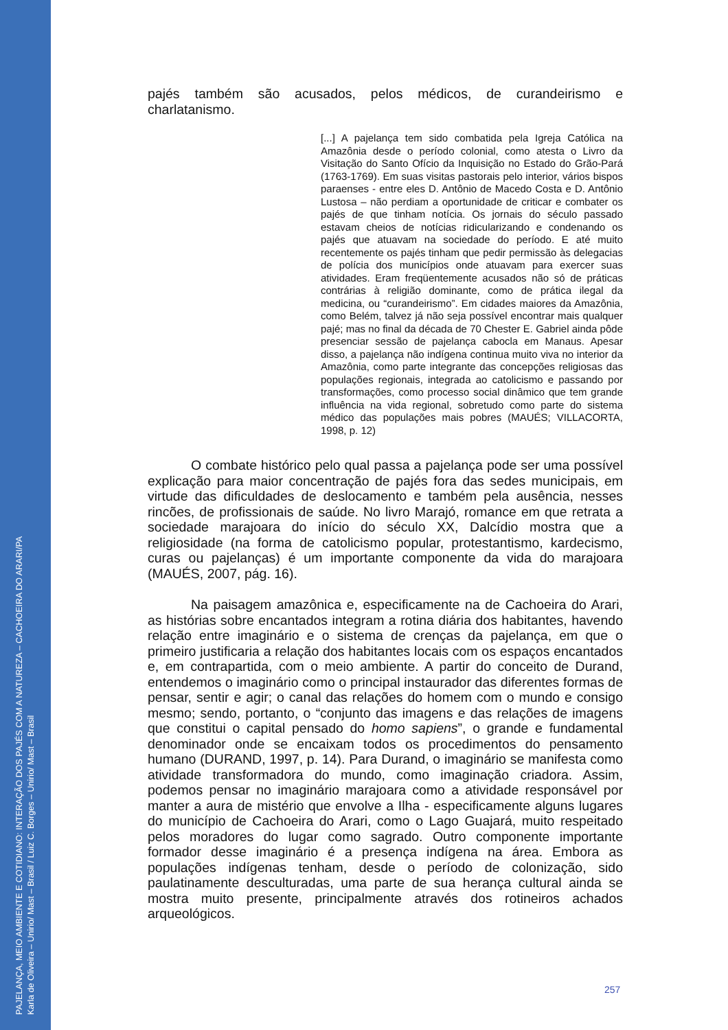PAJELANÇA, MEIO AMBIENTE E COTIDIANO: INTERAÇÃO DOS PAJÉS COM A NATUREZA – CACHOEIRA DO ARARI/PA
Karla de Oliveira – Unirio/ Mast – Brasil / Luiz C. Borges – Unirio/ Mast – Brasil
pajés também são acusados, pelos médicos, de curandeirismo e charlatanismo.
[...] A pajelança tem sido combatida pela Igreja Católica na Amazônia desde o período colonial, como atesta o Livro da Visitação do Santo Ofício da Inquisição no Estado do Grão-Pará (1763-1769). Em suas visitas pastorais pelo interior, vários bispos paraenses - entre eles D. Antônio de Macedo Costa e D. Antônio Lustosa – não perdiam a oportunidade de criticar e combater os pajés de que tinham notícia. Os jornais do século passado estavam cheios de notícias ridicularizando e condenando os pajés que atuavam na sociedade do período. E até muito recentemente os pajés tinham que pedir permissão às delegacias de polícia dos municípios onde atuavam para exercer suas atividades. Eram freqüentemente acusados não só de práticas contrárias à religião dominante, como de prática ilegal da medicina, ou “curandeirismo”. Em cidades maiores da Amazônia, como Belém, talvez já não seja possível encontrar mais qualquer pajé; mas no final da década de 70 Chester E. Gabriel ainda pôde presenciar sessão de pajelança cabocla em Manaus. Apesar disso, a pajelança não indígena continua muito viva no interior da Amazônia, como parte integrante das concepções religiosas das populações regionais, integrada ao catolicismo e passando por transformações, como processo social dinâmico que tem grande influência na vida regional, sobretudo como parte do sistema médico das populações mais pobres (MAUÉS; VILLACORTA, 1998, p. 12)
O combate histórico pelo qual passa a pajelança pode ser uma possível explicação para maior concentração de pajés fora das sedes municipais, em virtude das dificuldades de deslocamento e também pela ausência, nesses rincões, de profissionais de saúde. No livro Marajó, romance em que retrata a sociedade marajoara do início do século XX, Dalcídio mostra que a religiosidade (na forma de catolicismo popular, protestantismo, kardecismo, curas ou pajelanças) é um importante componente da vida do marajoara (MAUÉS, 2007, pág. 16).
Na paisagem amazônica e, especificamente na de Cachoeira do Arari, as histórias sobre encantados integram a rotina diária dos habitantes, havendo relação entre imaginário e o sistema de crenças da pajelança, em que o primeiro justificaria a relação dos habitantes locais com os espaços encantados e, em contrapartida, com o meio ambiente. A partir do conceito de Durand, entendemos o imaginário como o principal instaurador das diferentes formas de pensar, sentir e agir; o canal das relações do homem com o mundo e consigo mesmo; sendo, portanto, o “conjunto das imagens e das relações de imagens que constitui o capital pensado do homo sapiens”, o grande e fundamental denominador onde se encaixam todos os procedimentos do pensamento humano (DURAND, 1997, p. 14). Para Durand, o imaginário se manifesta como atividade transformadora do mundo, como imaginação criadora. Assim, podemos pensar no imaginário marajoara como a atividade responsável por manter a aura de mistério que envolve a Ilha - especificamente alguns lugares do município de Cachoeira do Arari, como o Lago Guajará, muito respeitado pelos moradores do lugar como sagrado. Outro componente importante formador desse imaginário é a presença indígena na área. Embora as populações indígenas tenham, desde o período de colonização, sido paulatinamente desculturadas, uma parte de sua herança cultural ainda se mostra muito presente, principalmente através dos rotineiros achados arqueológicos.
257